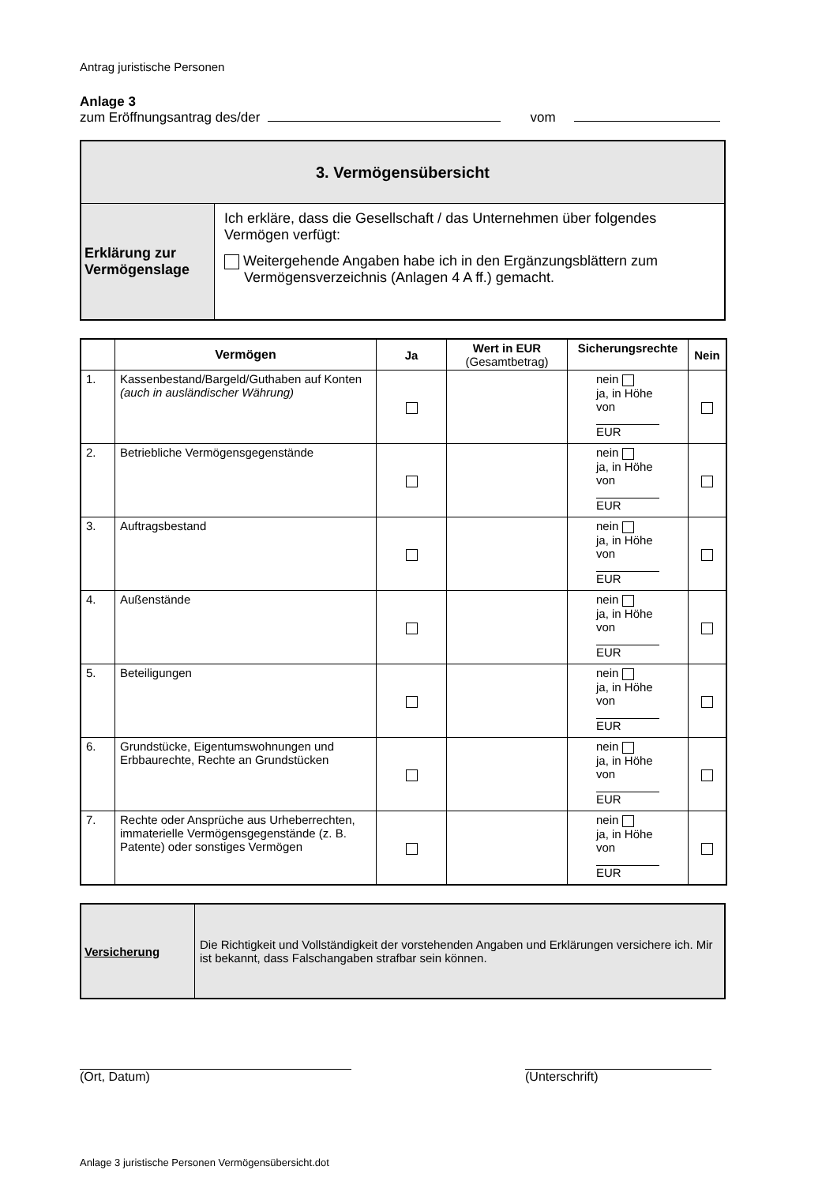Antrag juristische Personen
Anlage 3
zum Eröffnungsantrag des/der vom
| 3. Vermögensübersicht | |
| Erklärung zur Vermögenslage | Ich erkläre, dass die Gesellschaft / das Unternehmen über folgendes Vermögen verfügt: Weitergehende Angaben habe ich in den Ergänzungsblättern zum Vermögensverzeichnis (Anlagen 4 A ff.) gemacht. |
| | Vermögen | Ja | Wert in EUR (Gesamtbetrag) | Sicherungsrechte | Nein |
| --- | --- | --- | --- | --- | --- |
| 1. | Kassenbestand/Bargeld/Guthaben auf Konten (auch in ausländischer Währung) | | | nein ja, in Höhe von EUR | |
| 2. | Betriebliche Vermögensgegenstände | | | nein ja, in Höhe von EUR | |
| 3. | Auftragsbestand | | | nein ja, in Höhe von EUR | |
| 4. | Außenstände | | | nein ja, in Höhe von EUR | |
| 5. | Beteiligungen | | | nein ja, in Höhe von EUR | |
| 6. | Grundstücke, Eigentumswohnungen und Erbbaurechte, Rechte an Grundstücken | | | nein ja, in Höhe von EUR | |
| 7. | Rechte oder Ansprüche aus Urheberrechten, immaterielle Vermögensgegenstände (z. B. Patente) oder sonstiges Vermögen | | | nein ja, in Höhe von EUR | |
| Versicherung | Die Richtigkeit und Vollständigkeit der vorstehenden Angaben und Erklärungen versichere ich. Mir ist bekannt, dass Falschangaben strafbar sein können. |
(Ort, Datum) (Unterschrift)
Anlage 3 juristische Personen Vermögensübersicht.dot